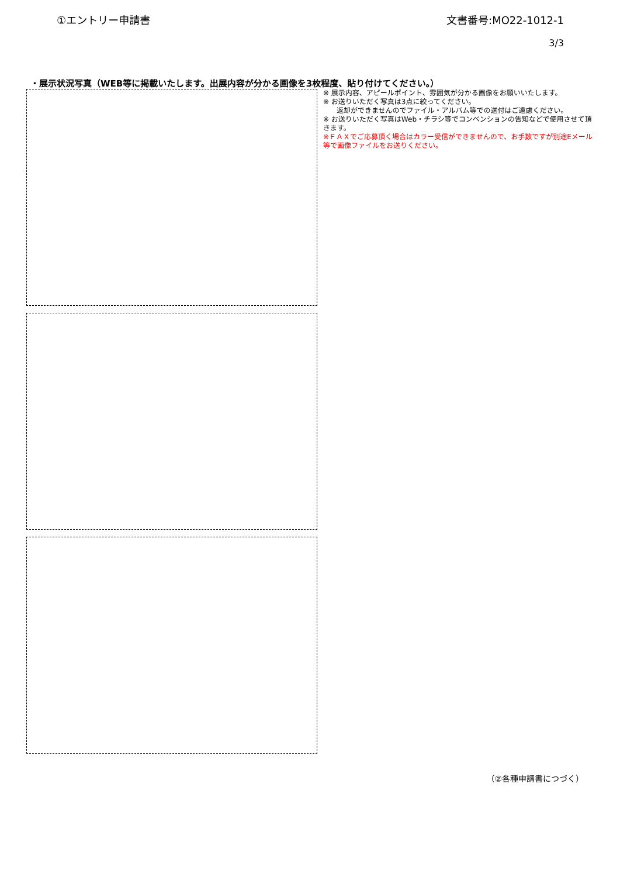①エントリー申請書 文書番号:MO22-1012-1
3/3
・展示状況写真（WEB等に掲載いたします。出展内容が分かる画像を3枚程度、貼り付けてください。）
※ 展示内容、アピールポイント、雰囲気が分かる画像をお願いいたします。
※ お送りいただく写真は3点に絞ってください。
返却ができませんのでファイル・アルバム等での送付はご遠慮ください。
※ お送りいただく写真はWeb・チラシ等でコンベンションの告知などで使用させて頂きます。
※ＦＡＸでご応募頂く場合はカラー受信ができませんので、お手数ですが別途Eメール等で画像ファイルをお送りください。
（②各種申請書につづく）